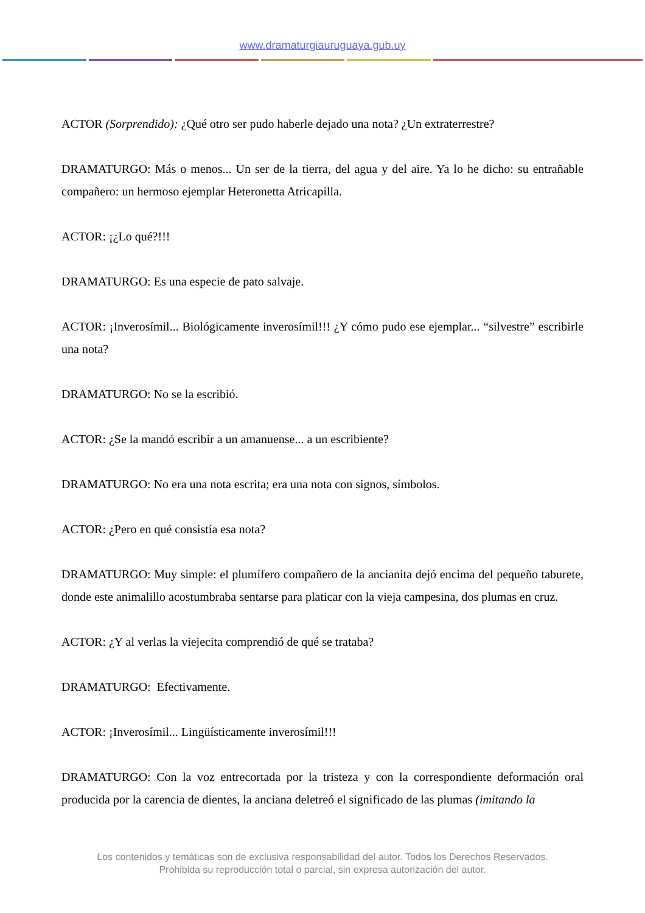www.dramaturgiauruguaya.gub.uy
ACTOR (Sorprendido): ¿Qué otro ser pudo haberle dejado una nota? ¿Un extraterrestre?
DRAMATURGO: Más o menos... Un ser de la tierra, del agua y del aire. Ya lo he dicho: su entrañable compañero: un hermoso ejemplar Heteronetta Atricapilla.
ACTOR: ¡¿Lo qué?!!!
DRAMATURGO: Es una especie de pato salvaje.
ACTOR: ¡Inverosímil... Biológicamente inverosímil!!! ¿Y cómo pudo ese ejemplar... “silvestre” escribirle una nota?
DRAMATURGO: No se la escribió.
ACTOR: ¿Se la mandó escribir a un amanuense... a un escribiente?
DRAMATURGO: No era una nota escrita; era una nota con signos, símbolos.
ACTOR: ¿Pero en qué consistía esa nota?
DRAMATURGO: Muy simple: el plumífero compañero de la ancianita dejó encima del pequeño taburete, donde este animalillo acostumbraba sentarse para platicar con la vieja campesina, dos plumas en cruz.
ACTOR: ¿Y al verlas la viejecita comprendió de qué se trataba?
DRAMATURGO: Efectivamente.
ACTOR: ¡Inverosímil... Lingüísticamente inverosímil!!!
DRAMATURGO: Con la voz entrecortada por la tristeza y con la correspondiente deformación oral producida por la carencia de dientes, la anciana deletreó el significado de las plumas (imitando la
Los contenidos y temáticas son de exclusiva responsabilidad del autor. Todos los Derechos Reservados.
Prohibida su reproducción total o parcial, sin expresa autorización del autor.